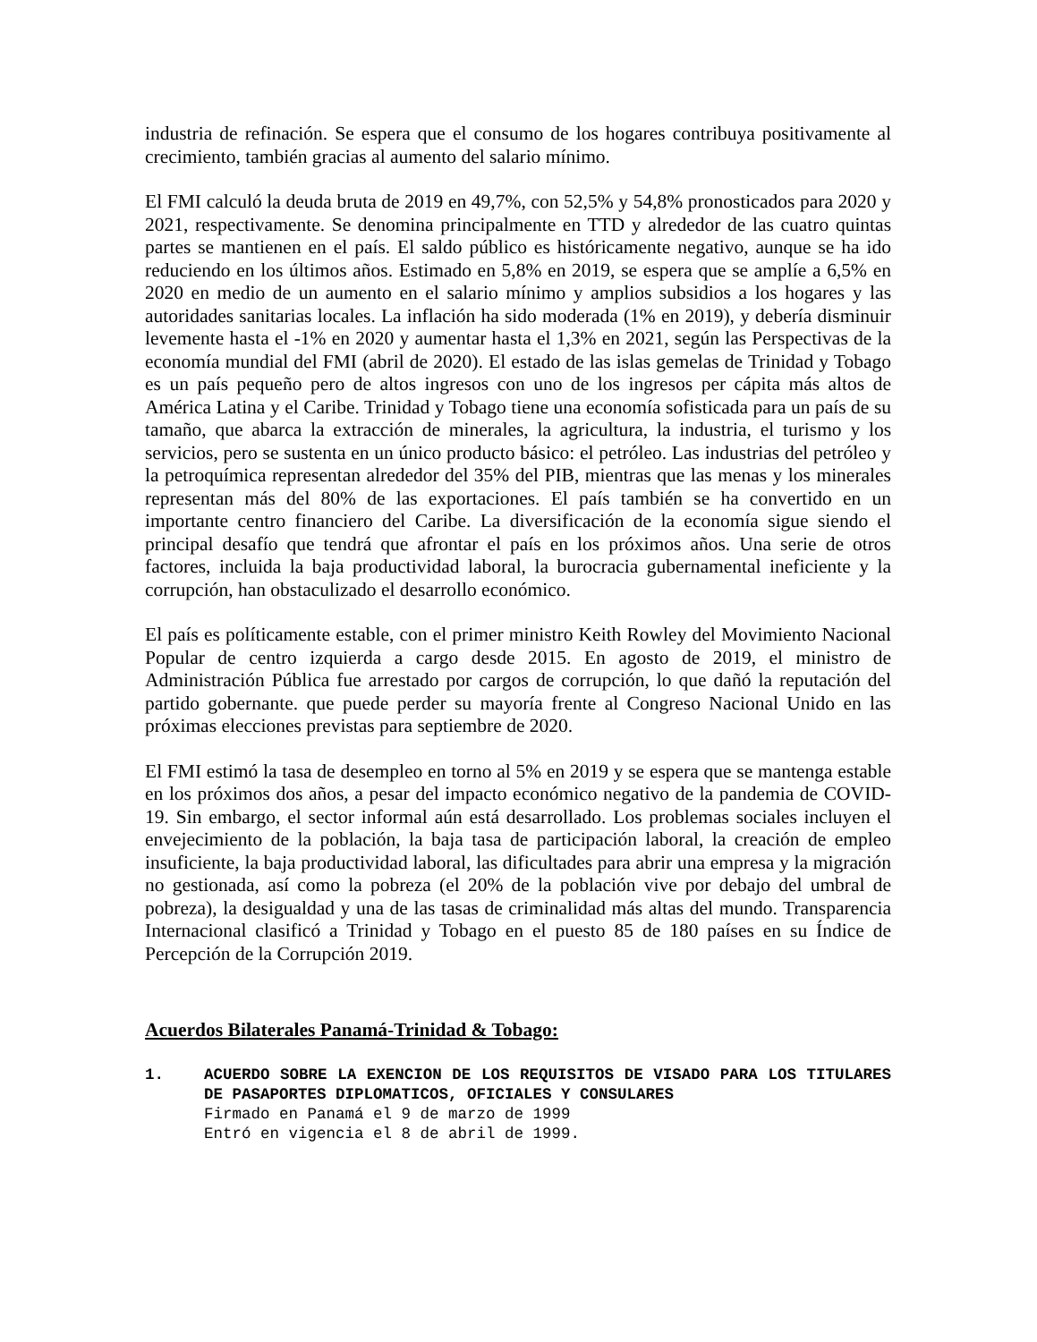industria de refinación. Se espera que el consumo de los hogares contribuya positivamente al crecimiento, también gracias al aumento del salario mínimo.
El FMI calculó la deuda bruta de 2019 en 49,7%, con 52,5% y 54,8% pronosticados para 2020 y 2021, respectivamente. Se denomina principalmente en TTD y alrededor de las cuatro quintas partes se mantienen en el país. El saldo público es históricamente negativo, aunque se ha ido reduciendo en los últimos años. Estimado en 5,8% en 2019, se espera que se amplíe a 6,5% en 2020 en medio de un aumento en el salario mínimo y amplios subsidios a los hogares y las autoridades sanitarias locales. La inflación ha sido moderada (1% en 2019), y debería disminuir levemente hasta el -1% en 2020 y aumentar hasta el 1,3% en 2021, según las Perspectivas de la economía mundial del FMI (abril de 2020). El estado de las islas gemelas de Trinidad y Tobago es un país pequeño pero de altos ingresos con uno de los ingresos per cápita más altos de América Latina y el Caribe. Trinidad y Tobago tiene una economía sofisticada para un país de su tamaño, que abarca la extracción de minerales, la agricultura, la industria, el turismo y los servicios, pero se sustenta en un único producto básico: el petróleo. Las industrias del petróleo y la petroquímica representan alrededor del 35% del PIB, mientras que las menas y los minerales representan más del 80% de las exportaciones. El país también se ha convertido en un importante centro financiero del Caribe. La diversificación de la economía sigue siendo el principal desafío que tendrá que afrontar el país en los próximos años. Una serie de otros factores, incluida la baja productividad laboral, la burocracia gubernamental ineficiente y la corrupción, han obstaculizado el desarrollo económico.
El país es políticamente estable, con el primer ministro Keith Rowley del Movimiento Nacional Popular de centro izquierda a cargo desde 2015. En agosto de 2019, el ministro de Administración Pública fue arrestado por cargos de corrupción, lo que dañó la reputación del partido gobernante. que puede perder su mayoría frente al Congreso Nacional Unido en las próximas elecciones previstas para septiembre de 2020.
El FMI estimó la tasa de desempleo en torno al 5% en 2019 y se espera que se mantenga estable en los próximos dos años, a pesar del impacto económico negativo de la pandemia de COVID-19. Sin embargo, el sector informal aún está desarrollado. Los problemas sociales incluyen el envejecimiento de la población, la baja tasa de participación laboral, la creación de empleo insuficiente, la baja productividad laboral, las dificultades para abrir una empresa y la migración no gestionada, así como la pobreza (el 20% de la población vive por debajo del umbral de pobreza), la desigualdad y una de las tasas de criminalidad más altas del mundo. Transparencia Internacional clasificó a Trinidad y Tobago en el puesto 85 de 180 países en su Índice de Percepción de la Corrupción 2019.
Acuerdos Bilaterales Panamá-Trinidad & Tobago:
1. ACUERDO SOBRE LA EXENCION DE LOS REQUISITOS DE VISADO PARA LOS TITULARES DE PASAPORTES DIPLOMATICOS, OFICIALES Y CONSULARES
Firmado en Panamá el 9 de marzo de 1999
Entró en vigencia el 8 de abril de 1999.